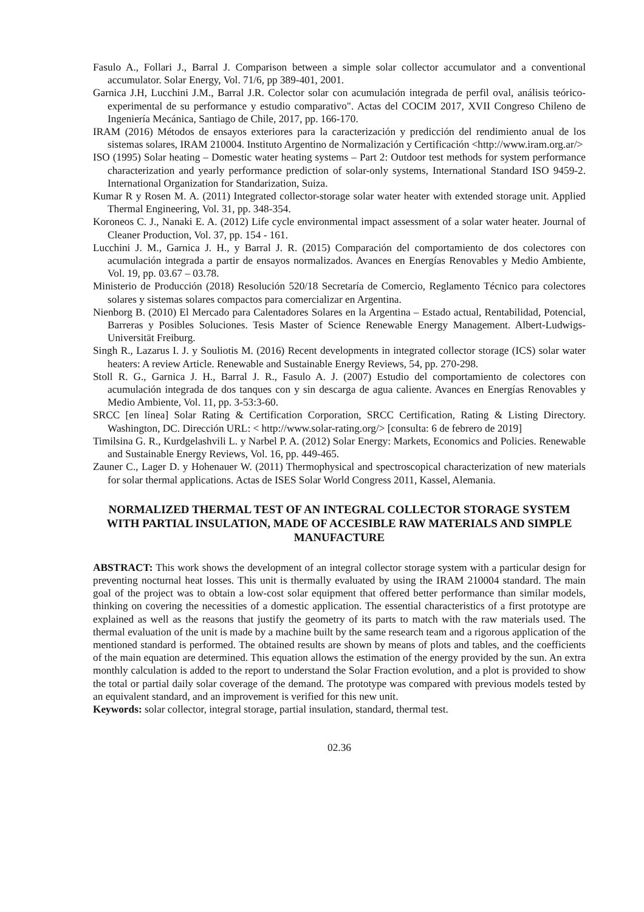Fasulo A., Follari J., Barral J. Comparison between a simple solar collector accumulator and a conventional accumulator. Solar Energy, Vol. 71/6, pp 389-401, 2001.
Garnica J.H, Lucchini J.M., Barral J.R. Colector solar con acumulación integrada de perfil oval, análisis teórico-experimental de su performance y estudio comparativo". Actas del COCIM 2017, XVII Congreso Chileno de Ingeniería Mecánica, Santiago de Chile, 2017, pp. 166-170.
IRAM (2016) Métodos de ensayos exteriores para la caracterización y predicción del rendimiento anual de los sistemas solares, IRAM 210004. Instituto Argentino de Normalización y Certificación <http://www.iram.org.ar/>
ISO (1995) Solar heating – Domestic water heating systems – Part 2: Outdoor test methods for system performance characterization and yearly performance prediction of solar-only systems, International Standard ISO 9459-2. International Organization for Standarization, Suiza.
Kumar R y Rosen M. A. (2011) Integrated collector-storage solar water heater with extended storage unit. Applied Thermal Engineering, Vol. 31, pp. 348-354.
Koroneos C. J., Nanaki E. A. (2012) Life cycle environmental impact assessment of a solar water heater. Journal of Cleaner Production, Vol. 37, pp. 154 - 161.
Lucchini J. M., Garnica J. H., y Barral J. R. (2015) Comparación del comportamiento de dos colectores con acumulación integrada a partir de ensayos normalizados. Avances en Energías Renovables y Medio Ambiente, Vol. 19, pp. 03.67 – 03.78.
Ministerio de Producción (2018) Resolución 520/18 Secretaría de Comercio, Reglamento Técnico para colectores solares y sistemas solares compactos para comercializar en Argentina.
Nienborg B. (2010) El Mercado para Calentadores Solares en la Argentina – Estado actual, Rentabilidad, Potencial, Barreras y Posibles Soluciones. Tesis Master of Science Renewable Energy Management. Albert-Ludwigs-Universität Freiburg.
Singh R., Lazarus I. J. y Souliotis M. (2016) Recent developments in integrated collector storage (ICS) solar water heaters: A review Article. Renewable and Sustainable Energy Reviews, 54, pp. 270-298.
Stoll R. G., Garnica J. H., Barral J. R., Fasulo A. J. (2007) Estudio del comportamiento de colectores con acumulación integrada de dos tanques con y sin descarga de agua caliente. Avances en Energías Renovables y Medio Ambiente, Vol. 11, pp. 3-53:3-60.
SRCC [en línea] Solar Rating & Certification Corporation, SRCC Certification, Rating & Listing Directory. Washington, DC. Dirección URL: < http://www.solar-rating.org/> [consulta: 6 de febrero de 2019]
Timilsina G. R., Kurdgelashvili L. y Narbel P. A. (2012) Solar Energy: Markets, Economics and Policies. Renewable and Sustainable Energy Reviews, Vol. 16, pp. 449-465.
Zauner C., Lager D. y Hohenauer W. (2011) Thermophysical and spectroscopical characterization of new materials for solar thermal applications. Actas de ISES Solar World Congress 2011, Kassel, Alemania.
NORMALIZED THERMAL TEST OF AN INTEGRAL COLLECTOR STORAGE SYSTEM WITH PARTIAL INSULATION, MADE OF ACCESIBLE RAW MATERIALS AND SIMPLE MANUFACTURE
ABSTRACT: This work shows the development of an integral collector storage system with a particular design for preventing nocturnal heat losses. This unit is thermally evaluated by using the IRAM 210004 standard. The main goal of the project was to obtain a low-cost solar equipment that offered better performance than similar models, thinking on covering the necessities of a domestic application. The essential characteristics of a first prototype are explained as well as the reasons that justify the geometry of its parts to match with the raw materials used. The thermal evaluation of the unit is made by a machine built by the same research team and a rigorous application of the mentioned standard is performed. The obtained results are shown by means of plots and tables, and the coefficients of the main equation are determined. This equation allows the estimation of the energy provided by the sun. An extra monthly calculation is added to the report to understand the Solar Fraction evolution, and a plot is provided to show the total or partial daily solar coverage of the demand. The prototype was compared with previous models tested by an equivalent standard, and an improvement is verified for this new unit.
Keywords: solar collector, integral storage, partial insulation, standard, thermal test.
02.36